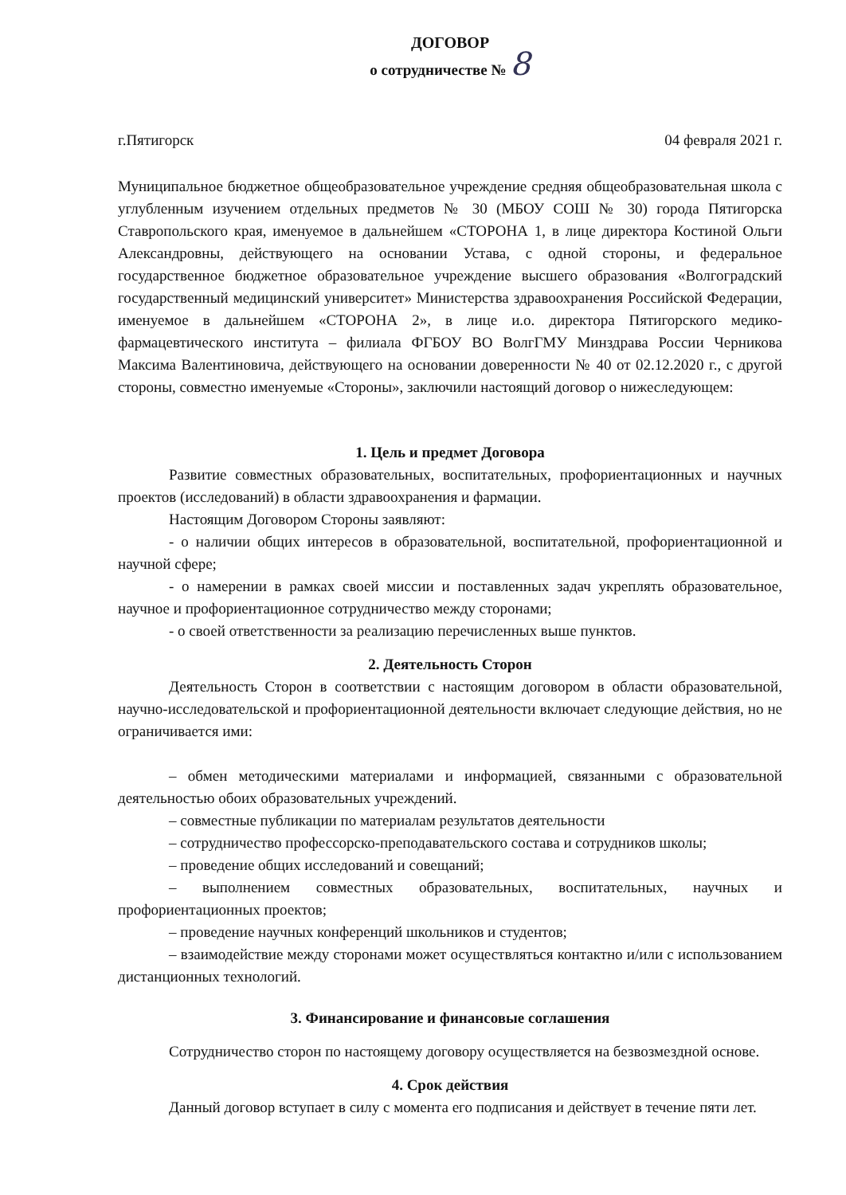ДОГОВОР
о сотрудничестве № 8
г.Пятигорск 04 февраля 2021 г.
Муниципальное бюджетное общеобразовательное учреждение средняя общеобразовательная школа с углубленным изучением отдельных предметов № 30 (МБОУ СОШ № 30) города Пятигорска Ставропольского края, именуемое в дальнейшем «СТОРОНА 1, в лице директора Костиной Ольги Александровны, действующего на основании Устава, с одной стороны, и федеральное государственное бюджетное образовательное учреждение высшего образования «Волгоградский государственный медицинский университет» Министерства здравоохранения Российской Федерации, именуемое в дальнейшем «СТОРОНА 2», в лице и.о. директора Пятигорского медико-фармацевтического института – филиала ФГБОУ ВО ВолгГМУ Минздрава России Черникова Максима Валентиновича, действующего на основании доверенности № 40 от 02.12.2020 г., с другой стороны, совместно именуемые «Стороны», заключили настоящий договор о нижеследующем:
1. Цель и предмет Договора
Развитие совместных образовательных, воспитательных, профориентационных и научных проектов (исследований) в области здравоохранения и фармации.
Настоящим Договором Стороны заявляют:
- о наличии общих интересов в образовательной, воспитательной, профориентационной и научной сфере;
- о намерении в рамках своей миссии и поставленных задач укреплять образовательное, научное и профориентационное сотрудничество между сторонами;
- о своей ответственности за реализацию перечисленных выше пунктов.
2. Деятельность Сторон
Деятельность Сторон в соответствии с настоящим договором в области образовательной, научно-исследовательской и профориентационной деятельности включает следующие действия, но не ограничивается ими:
– обмен методическими материалами и информацией, связанными с образовательной деятельностью обоих образовательных учреждений.
– совместные публикации по материалам результатов деятельности
– сотрудничество профессорско-преподавательского состава и сотрудников школы;
– проведение общих исследований и совещаний;
– выполнением совместных образовательных, воспитательных, научных и профориентационных проектов;
– проведение научных конференций школьников и студентов;
– взаимодействие между сторонами может осуществляться контактно и/или с использованием дистанционных технологий.
3. Финансирование и финансовые соглашения
Сотрудничество сторон по настоящему договору осуществляется на безвозмездной основе.
4. Срок действия
Данный договор вступает в силу с момента его подписания и действует в течение пяти лет.